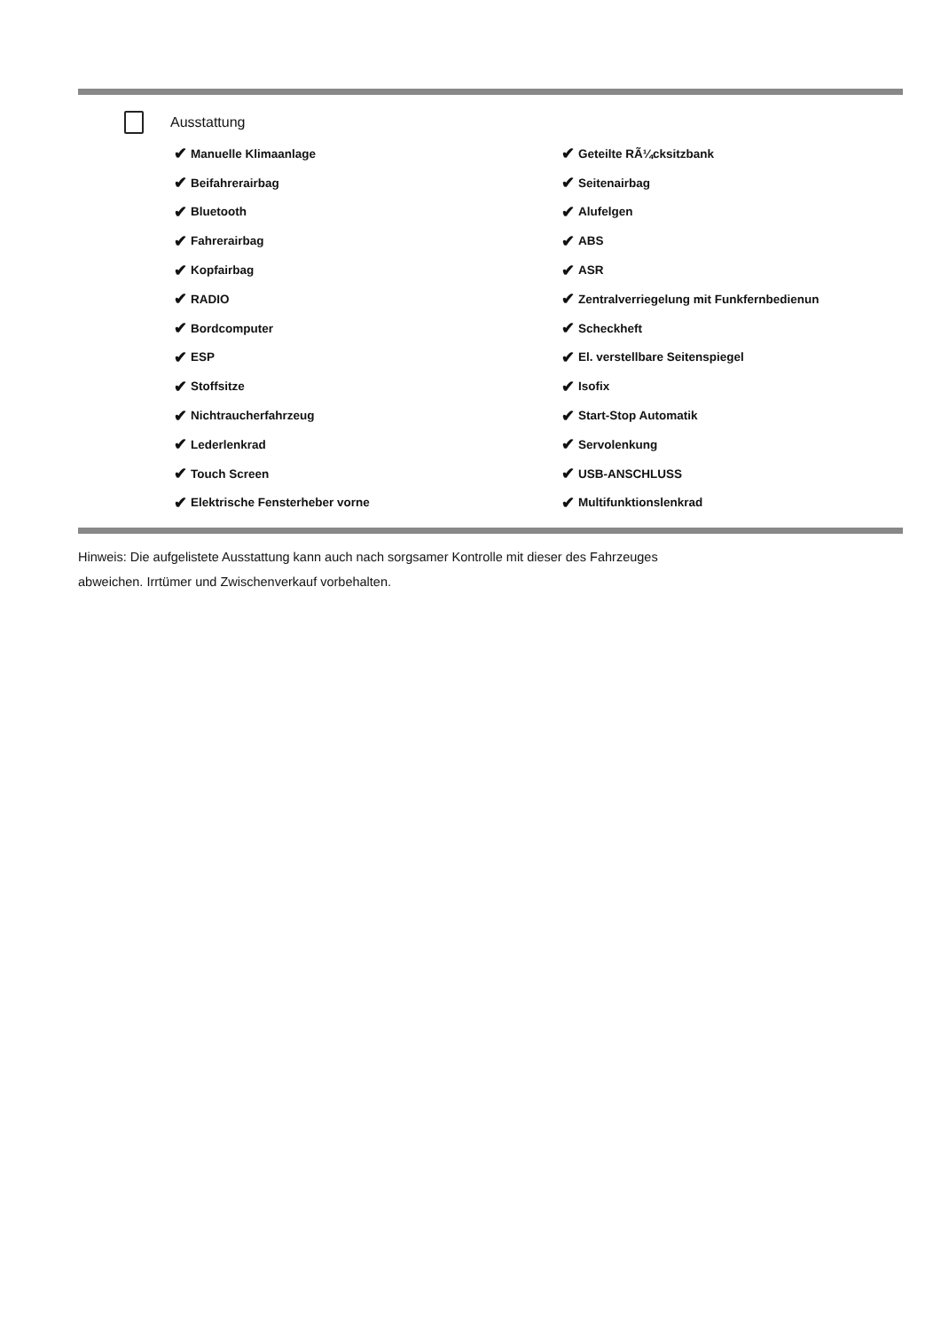Ausstattung
✔ Manuelle Klimaanlage
✔ Geteilte RÃ¼cksitzbank
✔ Beifahrerairbag
✔ Seitenairbag
✔ Bluetooth
✔ Alufelgen
✔ Fahrerairbag
✔ ABS
✔ Kopfairbag
✔ ASR
✔ RADIO
✔ Zentralverriegelung mit Funkfernbedienun
✔ Bordcomputer
✔ Scheckheft
✔ ESP
✔ El. verstellbare Seitenspiegel
✔ Stoffsitze
✔ Isofix
✔ Nichtraucherfahrzeug
✔ Start-Stop Automatik
✔ Lederlenkrad
✔ Servolenkung
✔ Touch Screen
✔ USB-ANSCHLUSS
✔ Elektrische Fensterheber vorne
✔ Multifunktionslenkrad
Hinweis: Die aufgelistete Ausstattung kann auch nach sorgsamer Kontrolle mit dieser des Fahrzeuges
abweichen. Irrtümer und Zwischenverkauf vorbehalten.